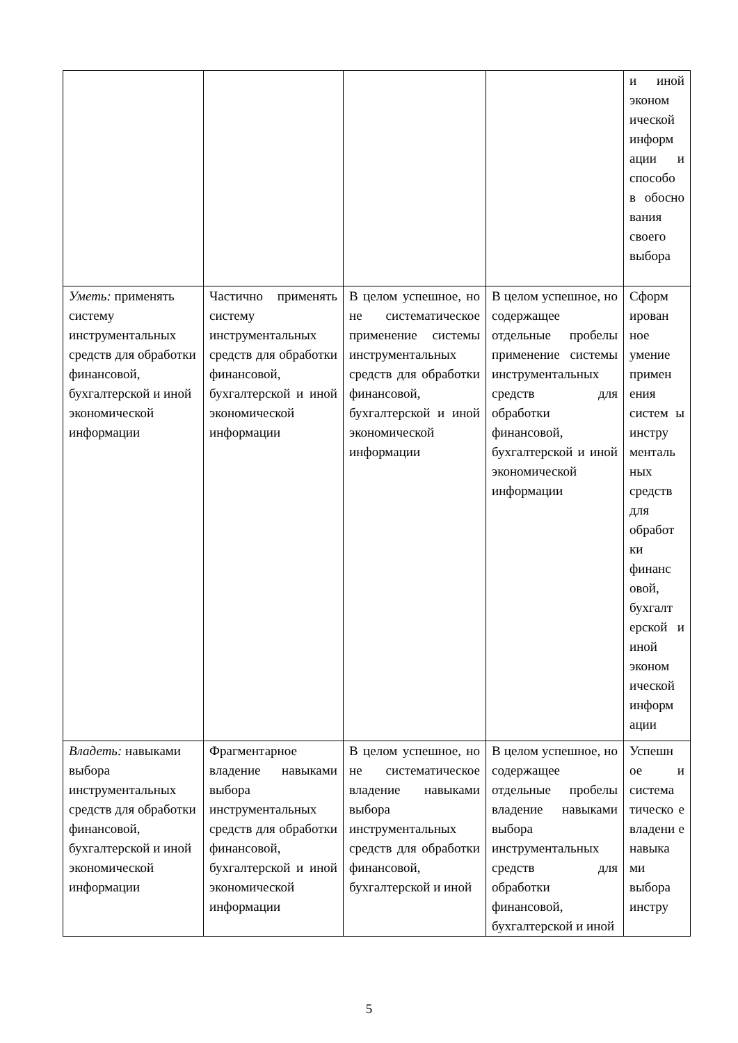| | | | | и иной эконом ической информ ации и способо в обосно вания своего выбора |
| Уметь: применять систему инструментальных средств для обработки финансовой, бухгалтерской и иной экономической информации | Частично применять систему инструментальных средств для обработки финансовой, бухгалтерской и иной экономической информации | В целом успешное, но не систематическое применение системы инструментальных средств для обработки финансовой, бухгалтерской и иной экономической информации | В целом успешное, но содержащее отдельные пробелы применение системы инструментальных средств для обработки финансовой, бухгалтерской и иной экономической информации | Сформ ирован ное умение примен ения систем ы инстру менталь ных средств для обработ ки финанс овой, бухгалт ерской и иной эконом ической информ ации |
| Владеть: навыками выбора инструментальных средств для обработки финансовой, бухгалтерской и иной экономической информации | Фрагментарное владение навыками выбора инструментальных средств для обработки финансовой, бухгалтерской и иной экономической информации | В целом успешное, но не систематическое владение навыками выбора инструментальных средств для обработки финансовой, бухгалтерской и иной | В целом успешное, но содержащее отдельные пробелы владение навыками выбора инструментальных средств для обработки финансовой, бухгалтерской и иной | Успешн ое и система тическо е владени е навыка ми выбора инстру |
5